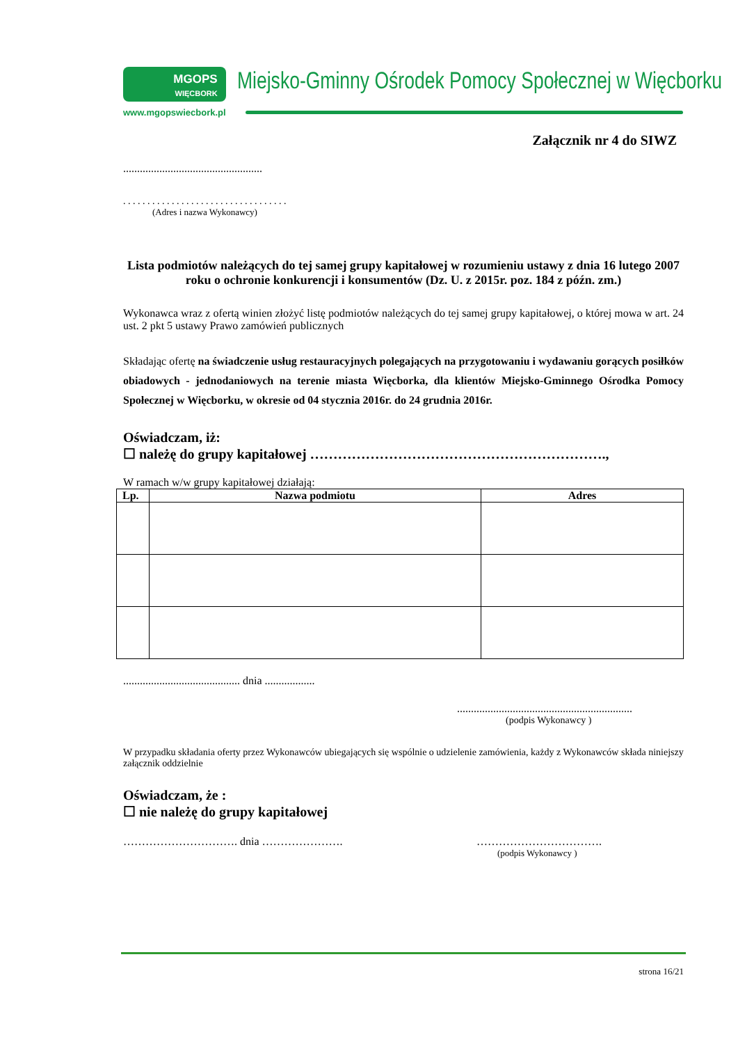MGOPS
WIĘCBORK
www.mgopswiecbork.pl
Miejsko-Gminny Ośrodek Pomocy Społecznej w Więcborku
Załącznik nr 4 do SIWZ
..................................................
. . . . . . . . . . . . . . . . . . . . . . . . . . . . . . . . . .
(Adres i nazwa Wykonawcy)
Lista podmiotów należących do tej samej grupy kapitałowej w rozumieniu ustawy z dnia 16 lutego 2007 roku o ochronie konkurencji i konsumentów (Dz. U. z 2015r. poz. 184 z późn. zm.)
Wykonawca wraz z ofertą winien złożyć listę podmiotów należących do tej samej grupy kapitałowej, o której mowa w art. 24 ust. 2 pkt 5 ustawy Prawo zamówień publicznych
Składając ofertę na świadczenie usług restauracyjnych polegających na przygotowaniu i wydawaniu gorących posiłków obiadowych - jednodaniowych na terenie miasta Więcborka, dla klientów Miejsko-Gminnego Ośrodka Pomocy Społecznej w Więcborku, w okresie od 04 stycznia 2016r. do 24 grudnia 2016r.
Oświadczam, iż:
☐ należę do grupy kapitałowej ……………………………………………………….,
W ramach w/w grupy kapitałowej działają:
| Lp. | Nazwa podmiotu | Adres |
| --- | --- | --- |
.......................................... dnia ..................
...............................................................
(podpis Wykonawcy )
W przypadku składania oferty przez Wykonawców ubiegających się wspólnie o udzielenie zamówienia, każdy z Wykonawców składa niniejszy załącznik oddzielnie
Oświadczam, że :
☐ nie należę do grupy kapitałowej
…………………………. dnia …………………. …………………………….
(podpis Wykonawcy )
strona 16/21